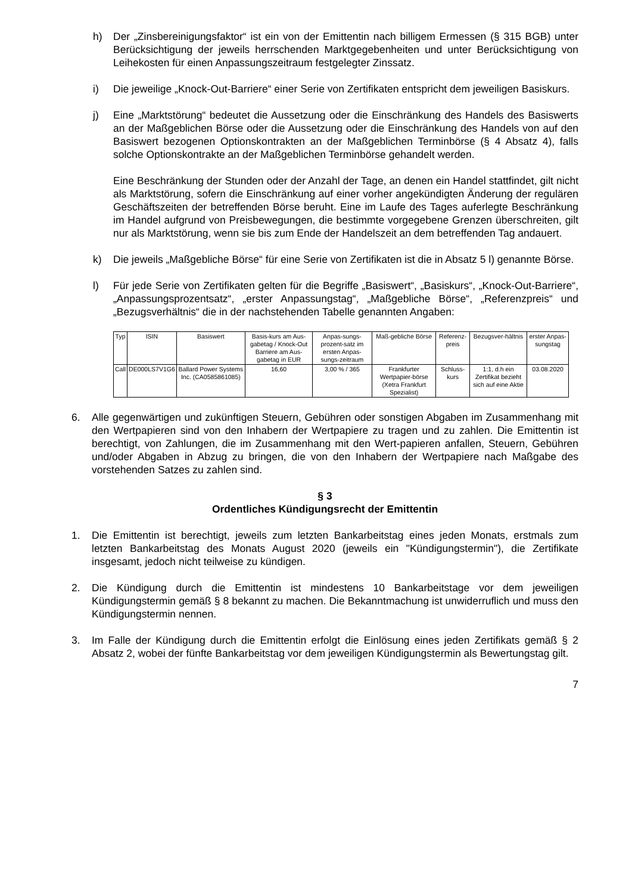h) Der „Zinsbereinigungsfaktor“ ist ein von der Emittentin nach billigem Ermessen (§ 315 BGB) unter Berücksichtigung der jeweils herrschenden Marktgegebenheiten und unter Berücksichtigung von Leihekosten für einen Anpassungszeitraum festgelegter Zinssatz.
i) Die jeweilige „Knock-Out-Barriere“ einer Serie von Zertifikaten entspricht dem jeweiligen Basiskurs.
j) Eine „Marktstörung“ bedeutet die Aussetzung oder die Einschränkung des Handels des Basiswerts an der Maßgeblichen Börse oder die Aussetzung oder die Einschränkung des Handels von auf den Basiswert bezogenen Optionskontrakten an der Maßgeblichen Terminbörse (§ 4 Absatz 4), falls solche Optionskontrakte an der Maßgeblichen Terminbörse gehandelt werden.
Eine Beschränkung der Stunden oder der Anzahl der Tage, an denen ein Handel stattfindet, gilt nicht als Marktstörung, sofern die Einschränkung auf einer vorher angekündigten Änderung der regulären Geschäftszeiten der betreffenden Börse beruht. Eine im Laufe des Tages auferlegte Beschränkung im Handel aufgrund von Preisbewegungen, die bestimmte vorgegebene Grenzen überschreiten, gilt nur als Marktstörung, wenn sie bis zum Ende der Handelszeit an dem betreffenden Tag andauert.
k) Die jeweils „Maßgebliche Börse“ für eine Serie von Zertifikaten ist die in Absatz 5 l) genannte Börse.
l) Für jede Serie von Zertifikaten gelten für die Begriffe „Basiswert“, „Basiskurs“, „Knock-Out-Barriere“, „Anpassungsprozentsatz“, „erster Anpassungstag“, „Maßgebliche Börse“, „Referenzpreis“ und „Bezugsverhältnis“ die in der nachstehenden Tabelle genannten Angaben:
| Typ | ISIN | Basiswert | Basis-kurs am Aus-gabetag / Knock-Out Barriere am Aus-gabetag in EUR | Anpas-sungs-prozent-satz im ersten Anpas-sungs-zeitraum | Maß-gebliche Börse | Referenz-preis | Bezugsver-hältnis | erster Anpas-sungstag |
| --- | --- | --- | --- | --- | --- | --- | --- | --- |
| Call | DE000LS7V1G6 | Ballard Power Systems Inc. (CA0585861085) | 16,60 | 3,00 % / 365 | Frankfurter Wertpapier-börse (Xetra Frankfurt Spezialist) | Schluss-kurs | 1:1, d.h ein Zertifikat bezieht sich auf eine Aktie | 03.08.2020 |
6. Alle gegenwärtigen und zukünftigen Steuern, Gebühren oder sonstigen Abgaben im Zusammenhang mit den Wertpapieren sind von den Inhabern der Wertpapiere zu tragen und zu zahlen. Die Emittentin ist berechtigt, von Zahlungen, die im Zusammenhang mit den Wert-papieren anfallen, Steuern, Gebühren und/oder Abgaben in Abzug zu bringen, die von den Inhabern der Wertpapiere nach Maßgabe des vorstehenden Satzes zu zahlen sind.
§ 3
Ordentliches Kündigungsrecht der Emittentin
1. Die Emittentin ist berechtigt, jeweils zum letzten Bankarbeitstag eines jeden Monats, erstmals zum letzten Bankarbeitstag des Monats August 2020 (jeweils ein "Kündigungstermin"), die Zertifikate insgesamt, jedoch nicht teilweise zu kündigen.
2. Die Kündigung durch die Emittentin ist mindestens 10 Bankarbeitstage vor dem jeweiligen Kündigungstermin gemäß § 8 bekannt zu machen. Die Bekanntmachung ist unwiderruflich und muss den Kündigungstermin nennen.
3. Im Falle der Kündigung durch die Emittentin erfolgt die Einlösung eines jeden Zertifikats gemäß § 2 Absatz 2, wobei der fünfte Bankarbeitstag vor dem jeweiligen Kündigungstermin als Bewertungstag gilt.
7